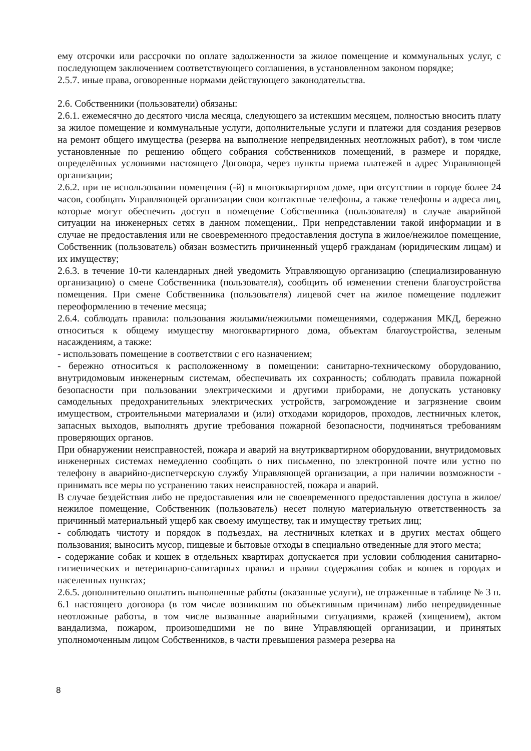ему отсрочки или рассрочки по оплате задолженности за жилое помещение и коммунальных услуг, с последующем заключением соответствующего соглашения, в установленном законом порядке;
2.5.7. иные права, оговоренные нормами действующего законодательства.
2.6. Собственники (пользователи) обязаны:
2.6.1. ежемесячно до десятого числа месяца, следующего за истекшим месяцем, полностью вносить плату за жилое помещение и коммунальные услуги, дополнительные услуги и платежи для создания резервов на ремонт общего имущества (резерва на выполнение непредвиденных неотложных работ), в том числе установленные по решению общего собрания собственников помещений, в размере и порядке, определённых условиями настоящего Договора, через пункты приема платежей в адрес Управляющей организации;
2.6.2. при не использовании помещения (-й) в многоквартирном доме, при отсутствии в городе более 24 часов, сообщать Управляющей организации свои контактные телефоны, а также телефоны и адреса лиц, которые могут обеспечить доступ в помещение Собственника (пользователя) в случае аварийной ситуации на инженерных сетях в данном помещении,. При непредставлении такой информации и в случае не предоставления или не своевременного предоставления доступа в жилое/нежилое помещение, Собственник (пользователь) обязан возместить причиненный ущерб гражданам (юридическим лицам) и их имуществу;
2.6.3. в течение 10-ти календарных дней уведомить Управляющую организацию (специализированную организацию) о смене Собственника (пользователя), сообщить об изменении степени благоустройства помещения. При смене Собственника (пользователя) лицевой счет на жилое помещение подлежит переоформлению в течение месяца;
2.6.4. соблюдать правила: пользования жилыми/нежилыми помещениями, содержания МКД, бережно относиться к общему имуществу многоквартирного дома, объектам благоустройства, зеленым насаждениям, а также:
- использовать помещение в соответствии с его назначением;
- бережно относиться к расположенному в помещении: санитарно-техническому оборудованию, внутридомовым инженерным системам, обеспечивать их сохранность; соблюдать правила пожарной безопасности при пользовании электрическими и другими приборами, не допускать установку самодельных предохранительных электрических устройств, загромождение и загрязнение своим имуществом, строительными материалами и (или) отходами коридоров, проходов, лестничных клеток, запасных выходов, выполнять другие требования пожарной безопасности, подчиняться требованиям проверяющих органов.
При обнаружении неисправностей, пожара и аварий на внутриквартирном оборудовании, внутридомовых инженерных системах немедленно сообщать о них письменно, по электронной почте или устно по телефону в аварийно-диспетчерскую службу Управляющей организации, а при наличии возможности - принимать все меры по устранению таких неисправностей, пожара и аварий.
В случае бездействия либо не предоставления или не своевременного предоставления доступа в жилое/нежилое помещение, Собственник (пользователь) несет полную материальную ответственность за причинный материальный ущерб как своему имуществу, так и имуществу третьих лиц;
- соблюдать чистоту и порядок в подъездах, на лестничных клетках и в других местах общего пользования; выносить мусор, пищевые и бытовые отходы в специально отведенные для этого места;
- содержание собак и кошек в отдельных квартирах допускается при условии соблюдения санитарно-гигиенических и ветеринарно-санитарных правил и правил содержания собак и кошек в городах и населенных пунктах;
2.6.5. дополнительно оплатить выполненные работы (оказанные услуги), не отраженные в таблице № 3 п. 6.1 настоящего договора (в том числе возникшим по объективным причинам) либо непредвиденные неотложные работы, в том числе вызванные аварийными ситуациями, кражей (хищением), актом вандализма, пожаром, произошедшими не по вине Управляющей организации, и принятых уполномоченным лицом Собственников, в части превышения размера резерва на
8